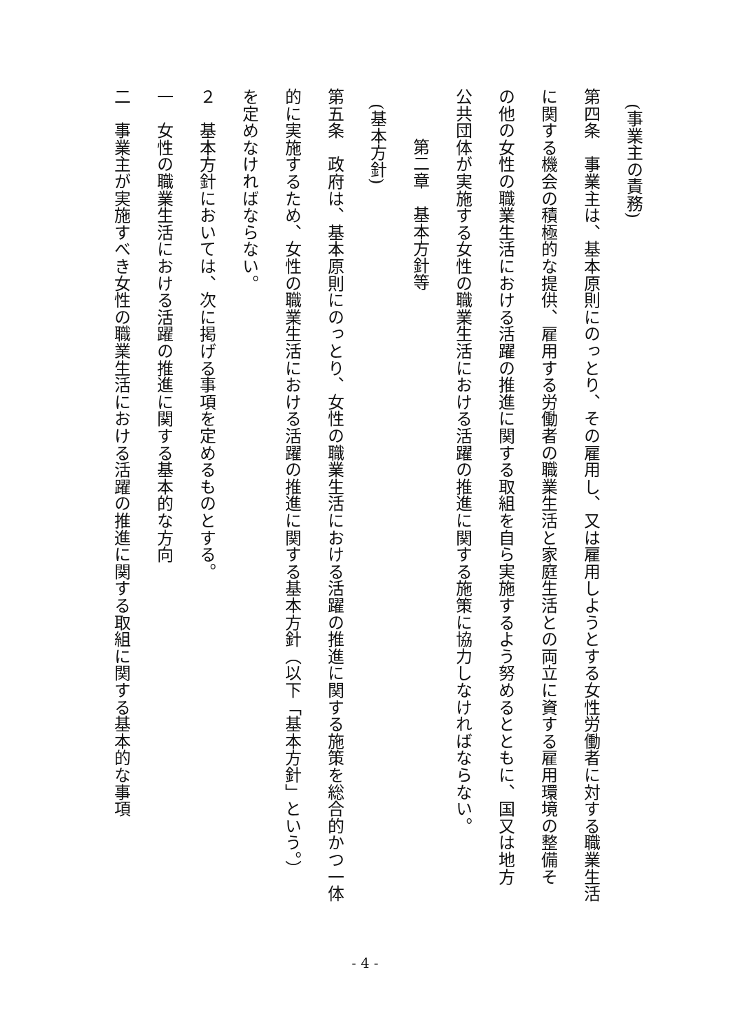(事業主の責務)
第四条　事業主は、基本原則にのっとり、その雇用し、又は雇用しようとする女性労働者に対する職業生活
に関する機会の積極的な提供、雇用する労働者の職業生活と家庭生活との両立に資する雇用環境の整備そ
の他の女性の職業生活における活躍の推進に関する取組を自ら実施するよう努めるとともに、国又は地方
公共団体が実施する女性の職業生活における活躍の推進に関する施策に協力しなければならない。
　第二章　基本方針等
(基本方針)
第五条　政府は、基本原則にのっとり、女性の職業生活における活躍の推進に関する施策を総合的かつ一体
的に実施するため、女性の職業生活における活躍の推進に関する基本方針（以下「基本方針」という。）
を定めなければならない。
２　基本方針においては、次に掲げる事項を定めるものとする。
一　女性の職業生活における活躍の推進に関する基本的な方向
二　事業主が実施すべき女性の職業生活における活躍の推進に関する取組に関する基本的な事項
- 4 -